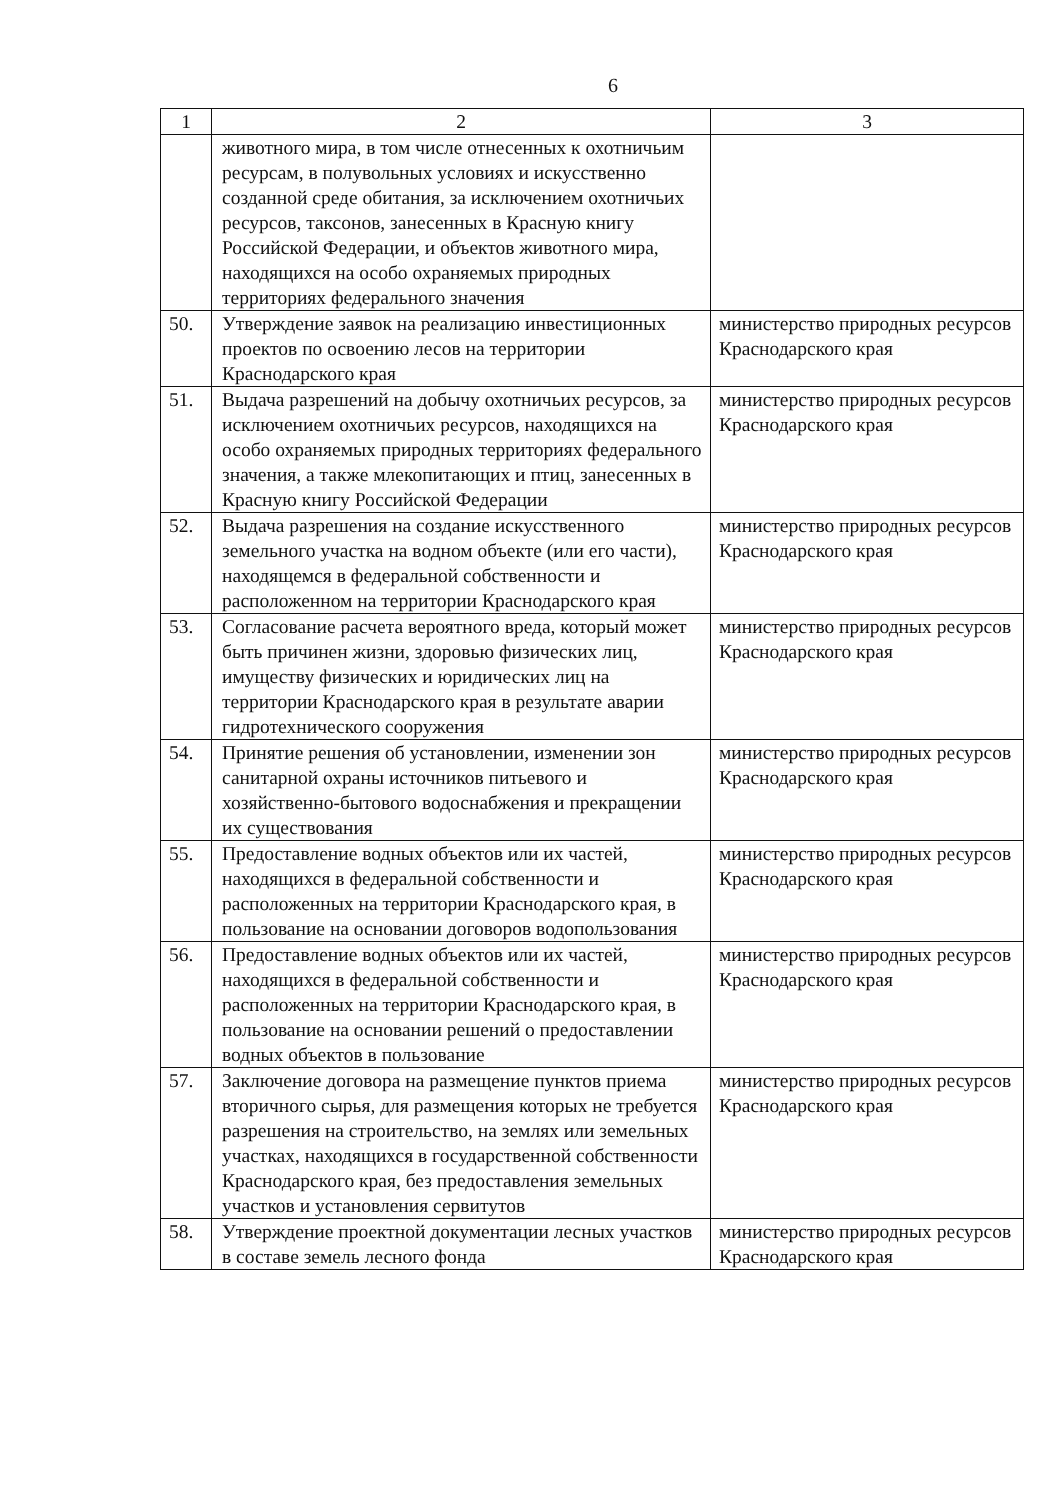6
| 1 | 2 | 3 |
| --- | --- | --- |
| | животного мира, в том числе отнесенных к охотничьим ресурсам, в полувольных условиях и искусственно созданной среде обитания, за исключением охотничьих ресурсов, таксонов, занесенных в Красную книгу Российской Федерации, и объектов животного мира, находящихся на особо охраняемых природных территориях федерального значения | |
| 50. | Утверждение заявок на реализацию инвестиционных проектов по освоению лесов на территории Краснодарского края | министерство природных ресурсов Краснодарского края |
| 51. | Выдача разрешений на добычу охотничьих ресурсов, за исключением охотничьих ресурсов, находящихся на особо охраняемых природных территориях федерального значения, а также млекопитающих и птиц, занесенных в Красную книгу Российской Федерации | министерство природных ресурсов Краснодарского края |
| 52. | Выдача разрешения на создание искусственного земельного участка на водном объекте (или его части), находящемся в федеральной собственности и расположенном на территории Краснодарского края | министерство природных ресурсов Краснодарского края |
| 53. | Согласование расчета вероятного вреда, который может быть причинен жизни, здоровью физических лиц, имуществу физических и юридических лиц на территории Краснодарского края в результате аварии гидротехнического сооружения | министерство природных ресурсов Краснодарского края |
| 54. | Принятие решения об установлении, изменении зон санитарной охраны источников питьевого и хозяйственно-бытового водоснабжения и прекращении их существования | министерство природных ресурсов Краснодарского края |
| 55. | Предоставление водных объектов или их частей, находящихся в федеральной собственности и расположенных на территории Краснодарского края, в пользование на основании договоров водопользования | министерство природных ресурсов Краснодарского края |
| 56. | Предоставление водных объектов или их частей, находящихся в федеральной собственности и расположенных на территории Краснодарского края, в пользование на основании решений о предоставлении водных объектов в пользование | министерство природных ресурсов Краснодарского края |
| 57. | Заключение договора на размещение пунктов приема вторичного сырья, для размещения которых не требуется разрешения на строительство, на землях или земельных участках, находящихся в государственной собственности Краснодарского края, без предоставления земельных участков и установления сервитутов | министерство природных ресурсов Краснодарского края |
| 58. | Утверждение проектной документации лесных участков в составе земель лесного фонда | министерство природных ресурсов Краснодарского края |